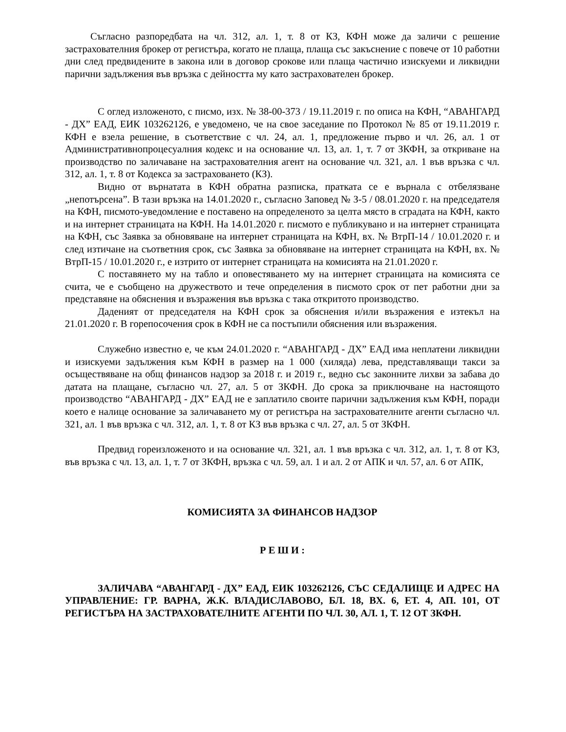Съгласно разпоредбата на чл. 312, ал. 1, т. 8 от КЗ, КФН може да заличи с решение застрахователния брокер от регистъра, когато не плаща, плаща със закъснение с повече от 10 работни дни след предвидените в закона или в договор срокове или плаща частично изискуеми и ликвидни парични задължения във връзка с дейността му като застрахователен брокер.
С оглед изложеното, с писмо, изх. № 38-00-373 / 19.11.2019 г. по описа на КФН, “АВАНГАРД - ДХ” ЕАД, ЕИК 103262126, е уведомено, че на свое заседание по Протокол № 85 от 19.11.2019 г. КФН е взела решение, в съответствие с чл. 24, ал. 1, предложение първо и чл. 26, ал. 1 от Административнопроцесуалния кодекс и на основание чл. 13, ал. 1, т. 7 от ЗКФН, за откриване на производство по заличаване на застрахователния агент на основание чл. 321, ал. 1 във връзка с чл. 312, ал. 1, т. 8 от Кодекса за застраховането (КЗ).
Видно от върнатата в КФН обратна разписка, пратката се е върнала с отбелязване „непотърсена”. В тази връзка на 14.01.2020 г., съгласно Заповед № З-5 / 08.01.2020 г. на председателя на КФН, писмото-уведомление е поставено на определеното за целта място в сградата на КФН, както и на интернет страницата на КФН. На 14.01.2020 г. писмото е публикувано и на интернет страницата на КФН, със Заявка за обновяване на интернет страницата на КФН, вх. № ВтрП-14 / 10.01.2020 г. и след изтичане на съответния срок, със Заявка за обновяване на интернет страницата на КФН, вх. № ВтрП-15 / 10.01.2020 г., е изтрито от интернет страницата на комисията на 21.01.2020 г.
С поставянето му на табло и оповестяването му на интернет страницата на комисията се счита, че е съобщено на дружеството и тече определения в писмото срок от пет работни дни за представяне на обяснения и възражения във връзка с така откритото производство.
Даденият от председателя на КФН срок за обяснения и/или възражения е изтекъл на 21.01.2020 г. В горепосочения срок в КФН не са постъпили обяснения или възражения.
Служебно известно е, че към 24.01.2020 г. “АВАНГАРД - ДХ” ЕАД има неплатени ликвидни и изискуеми задължения към КФН в размер на 1 000 (хиляда) лева, представляващи такси за осъществяване на общ финансов надзор за 2018 г. и 2019 г., ведно със законните лихви за забава до датата на плащане, съгласно чл. 27, ал. 5 от ЗКФН. До срока за приключване на настоящото производство “АВАНГАРД - ДХ” ЕАД не е заплатило своите парични задължения към КФН, поради което е налице основание за заличаването му от регистъра на застрахователните агенти съгласно чл. 321, ал. 1 във връзка с чл. 312, ал. 1, т. 8 от КЗ във връзка с чл. 27, ал. 5 от ЗКФН.
Предвид гореизложеното и на основание чл. 321, ал. 1 във връзка с чл. 312, ал. 1, т. 8 от КЗ, във връзка с чл. 13, ал. 1, т. 7 от ЗКФН, връзка с чл. 59, ал. 1 и ал. 2 от АПК и чл. 57, ал. 6 от АПК,
КОМИСИЯТА ЗА ФИНАНСОВ НАДЗОР
Р Е Ш И :
ЗАЛИЧАВА “АВАНГАРД - ДХ” ЕАД, ЕИК 103262126, СЪС СЕДАЛИЩЕ И АДРЕС НА УПРАВЛЕНИЕ: ГР. ВАРНА, Ж.К. ВЛАДИСЛАВОВО, БЛ. 18, ВХ. 6, ЕТ. 4, АП. 101, ОТ РЕГИСТЪРА НА ЗАСТРАХОВАТЕЛНИТЕ АГЕНТИ ПО ЧЛ. 30, АЛ. 1, Т. 12 ОТ ЗКФН.